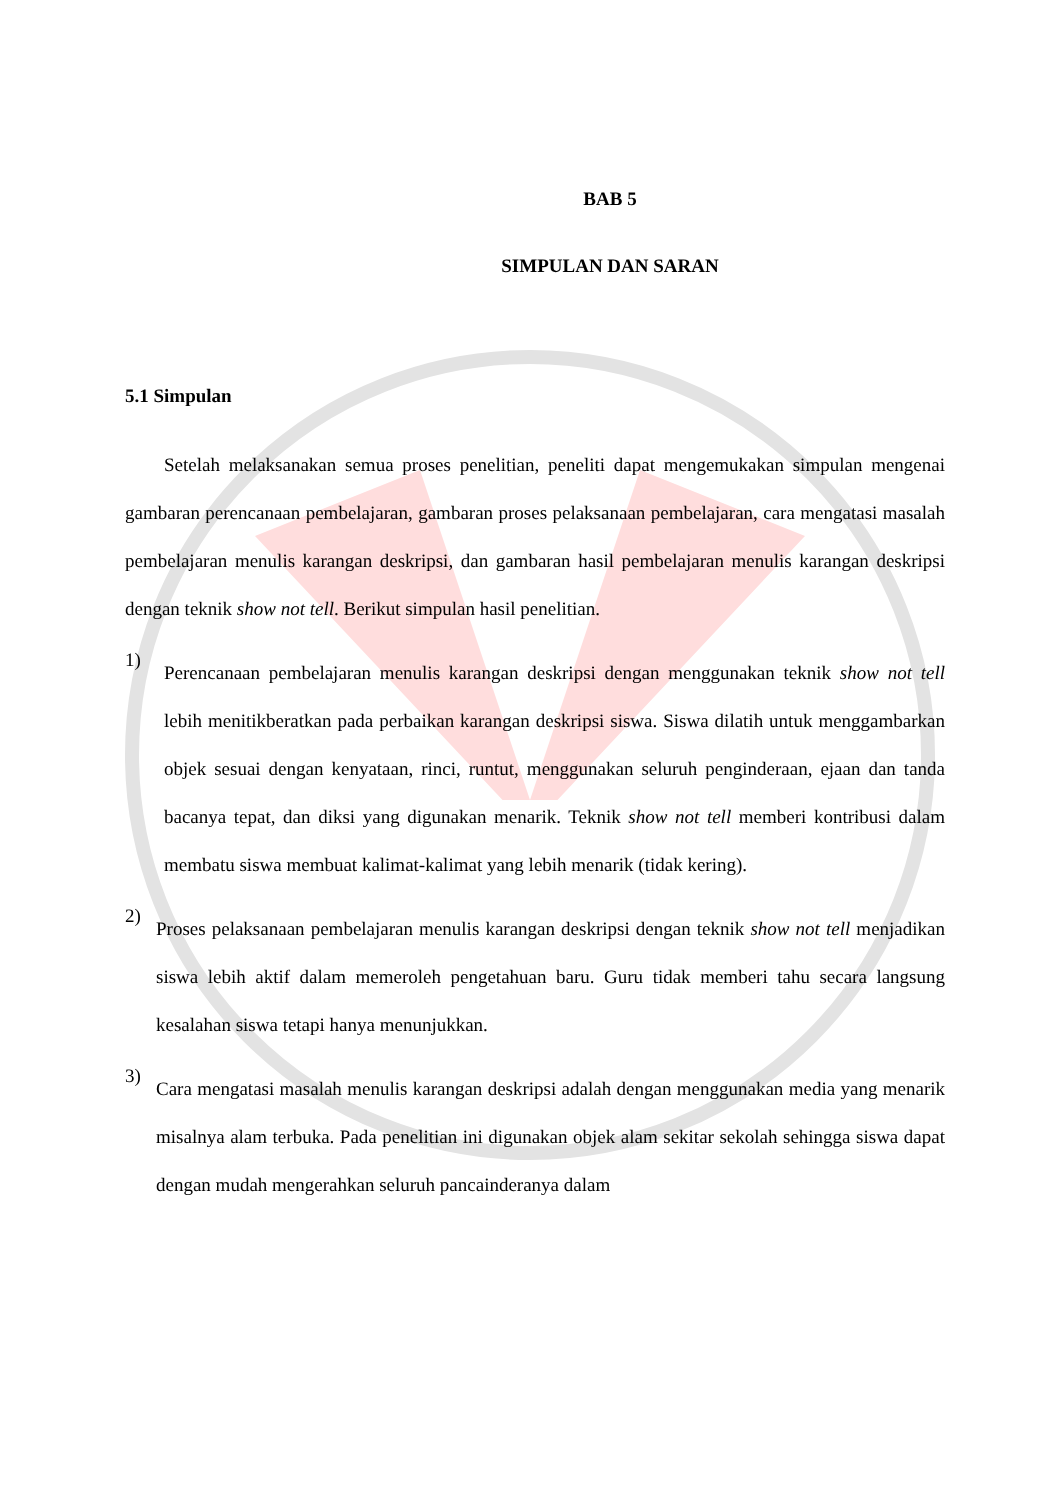BAB 5
SIMPULAN DAN SARAN
5.1 Simpulan
Setelah melaksanakan semua proses penelitian, peneliti dapat mengemukakan simpulan mengenai gambaran perencanaan pembelajaran, gambaran proses pelaksanaan pembelajaran, cara mengatasi masalah pembelajaran menulis karangan deskripsi, dan gambaran hasil pembelajaran menulis karangan deskripsi dengan teknik show not tell. Berikut simpulan hasil penelitian.
1)
Perencanaan pembelajaran menulis karangan deskripsi dengan menggunakan teknik show not tell lebih menitikberatkan pada perbaikan karangan deskripsi siswa. Siswa dilatih untuk menggambarkan objek sesuai dengan kenyataan, rinci, runtut, menggunakan seluruh penginderaan, ejaan dan tanda bacanya tepat, dan diksi yang digunakan menarik. Teknik show not tell memberi kontribusi dalam membatu siswa membuat kalimat-kalimat yang lebih menarik (tidak kering).
2)
Proses pelaksanaan pembelajaran menulis karangan deskripsi dengan teknik show not tell menjadikan siswa lebih aktif dalam memeroleh pengetahuan baru. Guru tidak memberi tahu secara langsung kesalahan siswa tetapi hanya menunjukkan.
3)
Cara mengatasi masalah menulis karangan deskripsi adalah dengan menggunakan media yang menarik misalnya alam terbuka. Pada penelitian ini digunakan objek alam sekitar sekolah sehingga siswa dapat dengan mudah mengerahkan seluruh pancainderanya dalam